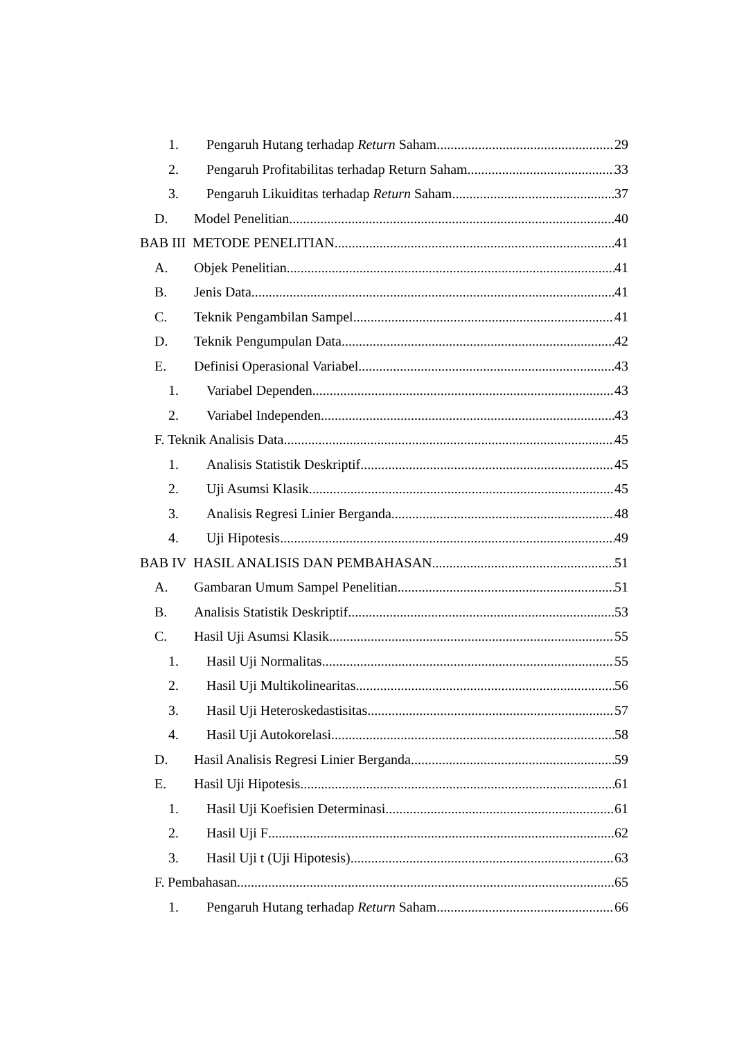1. Pengaruh Hutang terhadap Return Saham 29
2. Pengaruh Profitabilitas terhadap Return Saham 33
3. Pengaruh Likuiditas terhadap Return Saham 37
D. Model Penelitian 40
BAB III METODE PENELITIAN 41
A. Objek Penelitian 41
B. Jenis Data 41
C. Teknik Pengambilan Sampel 41
D. Teknik Pengumpulan Data 42
E. Definisi Operasional Variabel 43
1. Variabel Dependen 43
2. Variabel Independen 43
F. Teknik Analisis Data 45
1. Analisis Statistik Deskriptif 45
2. Uji Asumsi Klasik 45
3. Analisis Regresi Linier Berganda 48
4. Uji Hipotesis 49
BAB IV HASIL ANALISIS DAN PEMBAHASAN 51
A. Gambaran Umum Sampel Penelitian 51
B. Analisis Statistik Deskriptif 53
C. Hasil Uji Asumsi Klasik 55
1. Hasil Uji Normalitas 55
2. Hasil Uji Multikolinearitas 56
3. Hasil Uji Heteroskedastisitas 57
4. Hasil Uji Autokorelasi 58
D. Hasil Analisis Regresi Linier Berganda 59
E. Hasil Uji Hipotesis 61
1. Hasil Uji Koefisien Determinasi 61
2. Hasil Uji F 62
3. Hasil Uji t (Uji Hipotesis) 63
F. Pembahasan 65
1. Pengaruh Hutang terhadap Return Saham 66